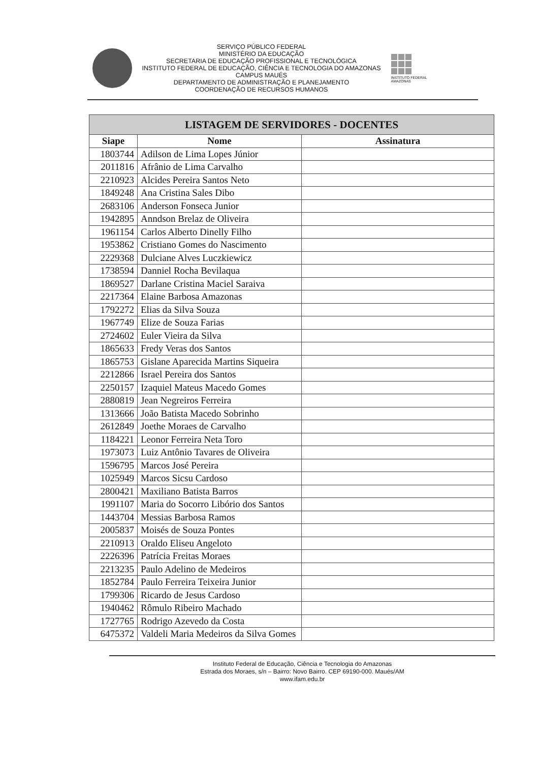SERVIÇO PÚBLICO FEDERAL
MINISTÉRIO DA EDUCAÇÃO
SECRETARIA DE EDUCAÇÃO PROFISSIONAL E TECNOLÓGICA
INSTITUTO FEDERAL DE EDUCAÇÃO, CIÊNCIA E TECNOLOGIA DO AMAZONAS
CAMPUS MAUÉS
DEPARTAMENTO DE ADMINISTRAÇÃO E PLANEJAMENTO
COORDENAÇÃO DE RECURSOS HUMANOS
INSTITUTO FEDERAL
AMAZONAS
| LISTAGEM DE SERVIDORES - DOCENTES | | |
| --- | --- | --- |
| Siape | Nome | Assinatura |
| 1803744 | Adilson de Lima Lopes Júnior | |
| 2011816 | Afrânio de Lima Carvalho | |
| 2210923 | Alcides Pereira Santos Neto | |
| 1849248 | Ana Cristina Sales Dibo | |
| 2683106 | Anderson Fonseca Junior | |
| 1942895 | Anndson Brelaz de Oliveira | |
| 1961154 | Carlos Alberto Dinelly Filho | |
| 1953862 | Cristiano Gomes do Nascimento | |
| 2229368 | Dulciane Alves Luczkiewicz | |
| 1738594 | Danniel Rocha Bevilaqua | |
| 1869527 | Darlane Cristina Maciel Saraiva | |
| 2217364 | Elaine Barbosa Amazonas | |
| 1792272 | Elias da Silva Souza | |
| 1967749 | Elize de Souza Farias | |
| 2724602 | Euler Vieira da Silva | |
| 1865633 | Fredy Veras dos Santos | |
| 1865753 | Gislane Aparecida Martins Siqueira | |
| 2212866 | Israel Pereira dos Santos | |
| 2250157 | Izaquiel Mateus Macedo Gomes | |
| 2880819 | Jean Negreiros Ferreira | |
| 1313666 | João Batista Macedo Sobrinho | |
| 2612849 | Joethe Moraes de Carvalho | |
| 1184221 | Leonor Ferreira Neta Toro | |
| 1973073 | Luiz Antônio Tavares de Oliveira | |
| 1596795 | Marcos José Pereira | |
| 1025949 | Marcos Sicsu Cardoso | |
| 2800421 | Maxiliano Batista Barros | |
| 1991107 | Maria do Socorro Libório dos Santos | |
| 1443704 | Messias Barbosa Ramos | |
| 2005837 | Moisés de Souza Pontes | |
| 2210913 | Oraldo Eliseu Angeloto | |
| 2226396 | Patrícia Freitas Moraes | |
| 2213235 | Paulo Adelino de Medeiros | |
| 1852784 | Paulo Ferreira Teixeira Junior | |
| 1799306 | Ricardo de Jesus Cardoso | |
| 1940462 | Rômulo Ribeiro Machado | |
| 1727765 | Rodrigo Azevedo da Costa | |
| 6475372 | Valdeli Maria Medeiros da Silva Gomes | |
Instituto Federal de Educação, Ciência e Tecnologia do Amazonas
Estrada dos Moraes, s/n – Bairro: Novo Bairro. CEP 69190-000. Maués/AM
www.ifam.edu.br